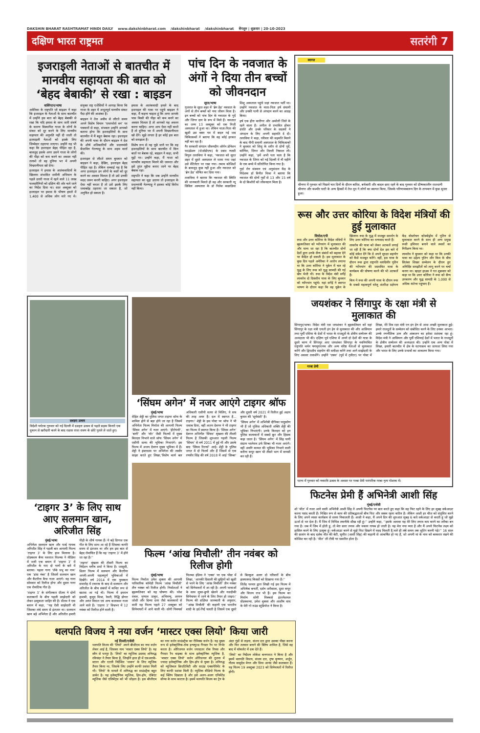DAKSHIN BHARAT RASHTRAMAT HINDI DAILY www.dakshinbharat.com /dakshinbharat /dakshinbharat बेंगलूरु | शुक्रवार | 20-10-2023
दक्षिण भारत राष्ट्रमत सतरंगी 7
इजराइली नेताओं से बातचीत में मानवीय सहायता की बात को ‘बेहद बेबाकी’ से रखा : बाइडन
वाशिंगटन/भाषा
अमेरिका के राष्ट्रपति जो बाइडन ने कहा कि इजराइल के नेताओं के साथ बातचीत में उन्होंने इस बात को बेहद बेबाकी से रखा कि यदि हमास के साथ जारी संघर्ष के कारण विस्थापित गाजा के लोगों के संकट को दूर करने के लिए मानवीय सहायता की अनुमति नहीं दी जाती तो इजराइली नेताओं को इसके लिए जिम्मेदार ठहराया जाएगा। उन्होंने यह भी कहा कि इजराइल बेहद पीड़ित रहा है, बावजूद इसके अगर उसने गाजा के लोगों की पीड़ा को कम करने का अवसर नहीं तलाशे तो वह दुनिया भर में अपनी विश्वसनीयता खो देगा।
इजराइल ने हमास के आतंकवादियों के खिलाफ संभावित जमीनी अभियान के पहले उत्तरी गाजा में रहने वाले 11 लाख फलस्तीनियों को दक्षिण की ओर चले जाने का निर्देश दिया था। सात अक्टूबर को इजराइल पर हमास के भीषण हमले में 1,400 से अधिक लोग मारे गए थे। संयुक्त राष्ट्र एजेंसियों ने आगाह किया कि गाजा के शहर में अभूतपूर्व मानवीय संकट पैदा होने की आशंका है।
बाइडन ने तेल अवीव से लौटते समय अपने विशेष विमान ‘एयरफोर्स वन’ पर पत्रकारों से कहा, संभवतः उन्होंने आपको बताया होगा कि इजराइलियों के साथ बातचीत में मैं बहुत बेबाक रहा। इजराइल की अपनी यात्रा के दौरान बाइडन ने देश के शीर्ष अधिकारियों और प्रधानमंत्री बेंजामिन नेतन्याहू के साथ अहम वार्ता की।
इजराइल से लौटते समय बुधवार को बाइडन ने कहा, देखिए, इजराइल बेहद पीड़ित रहा है। लेकिन सच्चाई यह है कि अगर इजराइल उन लोगों के कष्टों को दूर करने का अवसर मिलता है तो उसे उनकी मदद जरूर करनी चाहिए। अगर इजराइल ऐसा नहीं करता है तो उसे इसके लिए जवाबदेह ठहराया जा सकता है, जो अनुचित हो सकता है।
हमास के आतंकवादी हमले के बाद इजराइल की यात्रा पर पहुंचे बाइडन ने कहा, मैं कहना चाहता हूं कि अगर आपके पास किसी की पीड़ा को कम करने का अवसर मिलता है तो आपको यह अवश्य करना चाहिए। अगर आप ऐसा नहीं करते हैं तो दुनिया भर में अपनी विश्वसनीयता खो देंगे। मुझे लगता है हर कोई इस बात को समझता है।
विशेष रूप से यह पूछे जाने पर कि वह इजराइलियों के साथ बातचीत में किन बातों पर बेबाक रहे, बाइडन ने कहा, सभी मुद्दों पर। उन्होंने कहा, मैं गाजा को मानवीय सहायता मिलने की जरूरत और इसे तुरंत मुहैया कराए जाने पर बेहद बेबाक रहा।
राष्ट्रपति ने कहा कि जब उन्होंने मानवीय सहायता का मुद्दा उठाया तो इजराइल के प्रधानमंत्री नेतन्याहू ने इसका कोई विरोध नहीं किया।
पांच दिन के नवजात के अंगों ने दिया तीन बच्चों को जीवनदान
सूरत/भाषा
गुजरात के सूरत शहर में ‘ब्रेन डेड’ नवजात के अंगों से तीन बच्चों को नया जीवन मिला है। इन बच्चों को पांच दिन के नवजात के गुर्दे और जिगर दान के रूप में मिले हैं। नवजात का जन्म 13 अक्टूबर को एक निजी अस्पताल में हुआ था। लेकिन माता-पिता की खुशी उस वक्त गम में बदल गई जब चिकित्सकों ने बताया कि वह कोई हरकत नहीं कर रहा है।
गैर सरकारी संगठन जीवनदीप ऑर्गन डोनेशन फाउंडेशन (जेओडीएफ) के प्रबंध न्यासी विपुल तलाविया ने कहा, ‘नवजात को सूरत शहर में दूसरे अस्पताल ले जाया गया जहां उसे वेंटिलेटर पर रखा गया। तमाम कोशिशों के बावजूद कुछ नहीं हुआ और नवजात को ‘ब्रेन डेड’ घोषित कर दिया गया।
तलाविया ने बताया कि नवजात की स्थिति की जानकारी मिलते ही वह और सरकारी न्यू सिविल अस्पताल के डॉ निलेश कछाडिया शिशु अस्पताल पहुंचे जहां नवजात भर्ती था। उन्होंने नवजात के माता-पिता हर्ष संघानी और उनकी पत्नी से अंगदान करने का आग्रह किया।
हर्ष एक हीरा कारीगर और अमरेली जिले के रहने वाला है। अपील से प्रभावित होकर दंपति और उनके परिवार के सदस्यों ने अंगदान के लिए अपनी सहमति दे दी। तलाविया ने कहा, परिवार की सहमति मिलने के बाद पीपी सवानी अस्पताल के चिकित्सकों ने बुधवार को शिशु के शरीर से दोनों गुर्दे, कॉर्निया, जिगर और तिल्ली निकाल ली। उन्होंने कहा, ‘हमें अभी पता चला है कि नवजात के जिगर को नई दिल्ली में नौ महीने के एक बच्चे में प्रतिरोपित किया गया है।
गुर्दा रोग संस्थान एवं अनुसंधान केंद्र के निदेशक डॉ विनीत मिश्रा ने बताया कि नवजात की दोनों गुर्दों से 13 और 15 वर्ष के दो किशोरों को जीवनदान मिला है।
स्वागत
श्रीनगर में गुरुवार को पिछले चार दिनों के दौरान बारिश, बर्फबारी और बादल छाए रहने के बाद गुरुवार को ग्रीष्मकालीन राजधानी श्रीनगर और कश्मीर घाटी के अन्य हिस्सों में तेज धूप ने लोगों का स्वागत किया, जिसके परिणामस्वरूप दिन के तापमान में कुछ सुधार हुआ।
रूस और उत्तर कोरिया के विदेश मंत्रियों की हुई मुलाकात
सियोल/एपी
रूस और उत्तर कोरिया के विदेश मंत्रियों ने बृहस्पतिवार को प्योंगयांग में मुलाकात की और माना जा रहा है कि बातचीत दोनों देशों द्वारा उनके सैन्य संबंधों को बढ़ावा देने पर केंद्रित हो सकती है। इस मुलाकात के कुछ दिन पहले अमेरिका ने आरोप लगाया था कि उत्तर कोरिया ने यूक्रेन में चल रहे युद्ध के लिए रूस को युद्ध सामग्री की नई खेप भेजी थी। रूस के विदेश मंत्री सर्गेई लावरोव दो दिवसीय यात्रा के लिए बुधवार को प्योंगयांग पहुंचे। यहां सर्गेई ने स्वागत भाषण के दौरान कहा कि वह यूक्रेन के खिलाफ रूस के युद्ध में मजबूत समर्थन के लिए उत्तर कोरिया का धन्यवाद करते हैं।
लावरोव की यात्रा को लेकर अटकलें लगाई जा रही हैं कि क्या दोनों देश इस बारे में कोई संकेत देंगे कि वे अपने सुरक्षा सहयोग को कैसे मजबूत करेंगे। वहीं, इस यात्रा के दौरान रूस द्वारा राष्ट्रपति व्लादिमीर पुतिन की प्योंगयांग की प्रस्तावित यात्रा के कार्यक्रम की घोषणा करने की भी अटकलें हैं।
किम ने रूस की अपनी यात्रा के दौरान रूस के सबसे महत्वपूर्ण घरेलू अंतरिक्ष प्रक्षेपण केंद्र वोस्तोचन कोस्मोड्रोम में पुतिन से मुलाकात करने के साथ ही अन्य प्रमुख रूसी हथियार बनाने वाले स्थलों का निरीक्षण किया था।
लावरोव ने बुधवार को कहा था कि उनकी यात्रा का उद्देश्य पुतिन और किम के बीच सितंबर शिखर सम्मेलन के दौरान हुए अनिर्दिष्ट समझौतों को लागू करने पर चर्चा करना था। व्हाइट हाउस ने गत शुक्रवार को कहा था कि उत्तर कोरिया ने रूस को सैन्य उपकरण और युद्ध सामग्री के 1,000 से अधिक कंटेनर पहुंचाए हैं।
दशहरा उत्सव
विदेशी पर्यटक गुरुवार को नई दिल्ली में दशहरा उत्सव से पहले सड़क किनारे एक दुकान से खरीदारी करने के बाद राक्षस राजा रावण के छोटे पुतले ले जाते हुए।
‘टाइगर 3’ के लिए साथ आए सलमान खान, अरिजीत सिंह
मुंबई/भाषा
अभिनेता सलमान खान और पार्श्व गायक अरिजीत सिंह ने पहली बार आगामी फिल्म ‘टाइगर 3’ के लिए हाथ मिलाया है। प्रोडक्शन बैनर यशराज फिल्म्स ने मीडिया में जारी एक बयान में ‘टाइगर 3’ में अरिजीत के गाए दो गानों के बारे में बताया। पहला गाना ‘लेके प्रभु का नाम’ एक ‘डांस नंबर’ है जिसमें सलमान खान और कैटरीना कैफ नजर आएंगे। यह गाना सोमवार को रिलीज होगा और दूसरा गाना एक रोमांटिक गीत है।
‘टाइगर 3’ के संगीतकार प्रीतम ने दोनों कलाकारों के बीच पहली साझेदारी को लेकर उत्सुकता जाहिर की है। प्रीतम ने एक बयान में कहा, ‘‘यह ऐसी साझेदारी थी जिसका लंबे समय से इंतजार था। सलमान खान बड़े अभिनेता हैं और अरिजीत हमारी पीढ़ी के शीर्ष गायक हैं। ये बड़े दिग्गज एक गीत के लिए साथ आ रहे हैं जिसका काफी समय से इंतजार था और हम इस बात से बेहद रोमांचित हैं कि यह ‘टाइगर 3’ में होने जा रहा है।’’
‘टाइगर’ श्रृंखला की तीसरी फिल्म का निर्देशन मनीष शर्मा ने किया है। जासूसी, थ्रिलर फिल्म में सलमान और कैटरीना अपनी-अपनी महत्वपूर्ण भूमिकाओं में दिखेंगे। वर्ष 2014 में एक पुरस्कार समारोह में टकराव के बाद से सलमान और अरिजीत के बीच संबंधों में कथित रूप से खटास आ गई थी। फिल्म में इमरान हाशमी, कुमुद मिश्रा, रेवती, रिद्धि डोगरा और अनंत विधात एवं अन्य कलाकार नजर आने वाले हैं। ‘टाइगर 3’ विश्वभर में 12 नवंबर को रिलीज होने वाली है।
‘सिंघम अगेन’ में नजर आएंगे टाइगर श्रॉफ
मुंबई/भाषा
रोहित शेट्टी का पुलिस जगत टाइगर श्रॉफ के शामिल होने से बड़ा होने जा रहा है जिसमें अभिनेता फिल्म निर्माता की आगामी फिल्म ‘सिंघम अगेन’ में नजर आएंगे। ‘हीरोपंथी’, ‘बागी’ और ‘वॉर’ जैसी फिल्मों में मुख्य किरदार निभाने वाले श्रॉफ ‘सिंघम अगेन’ में एसीपी सत्या की भूमिका निभाएंगे। इस फिल्म में अजय देवगन मुख्य भूमिका में हैं। शेट्टी ने इंस्टाग्राम पर अभिनेता की तस्वीर साझा करते हुए लिखा,‘विशेष कार्य बल अधिकारी एसीपी सत्या से मिलिए, ये सच की तरह अमर हैं। दल में स्वागत है... टाइगर।’ शेट्टी के इस पोस्ट पर श्रॉफ ने भी जवाब दिया, वहीं अजय देवगन ने भी टाइगर का फिल्म में स्वागत किया है। ‘सिंघम अगेन’ देवगन अभिनीत ‘सिंघम’ श्रृंखला की तीसरी फिल्म है जिसकी शुरुआत पहली फिल्म ‘सिंघम’ से वर्ष 2011 में हुई थी और उसके बाद ‘सिंघम रिटर्न्स’ आई। शेट्टी के पुलिस जगत में दो फिल्में और हैं जिसमें से एक रणवीर सिंह की वर्ष 2018 में आई ‘सिम्बा’ और दूसरी वर्ष 2021 में रिलीज हुई अक्षय कुमार की ‘सूर्यवंशी’ है।
‘सिंघम अगेन’ में अभिनेत्री दीपिका पादुकोण भी हैं जो पुलिस अधिकारी शक्ति शेट्टी की भूमिका निभाएंगी। उनके किरदार को इन पुलिस कलाकारों में सबसे क्रूर और हिंसक कहा जाता है। ‘सिंघम अगेन’ में सिंह यानी संग्राम भालेराव उर्फ सिम्बा भी नजर आएंगे। वहीं अवनि कामत की भूमिका निभाने वाली करीना कपूर खान भी तीसरे भाग में वापसी कर रही हैं।
फिल्म ‘आंख मिचौली’ तीन नवंबर को रिलीज होगी
मुंबई/भाषा
फिल्म निर्माता उमेश शुक्ला की आगामी पारिवारिक कॉमेडी फिल्म ‘आंख मिचौली’ तीन नवंबर को रिलीज होगी। निर्माताओं ने बृहस्पतिवार को यह घोषणा की। परेश रावल, मृणाल ठाकुर, अभिमन्यु, शरमन जोशी और दिव्या दत्ता जैसे कलाकारों से सजी यह फिल्म पहले 27 अक्टूबर को सिनेमाघरों में आने वाली थी। सोनी पिक्चर्स फिल्म्स इंडिया ने ‘एक्स’ पर एक पोस्ट में लिखा, ‘आपकी दिवाली की छुट्टियों को खुशी से भरने के लिए ‘आंख मिचौली’ तीन नवंबर को सिनेमाघरों में आ रही है। अपनी भावाओं के साथ लुका-छुपी खेलने और नजदीकी सिनेमाघर में जाने के लिए तैयार हो जाइए।’ फिल्म की संक्षिप्त जानकारी के अनुसार, ‘‘आंख मिचौली’ की कहानी एक भारतीय शादी के इर्द-गिर्द चलती है जिसमें एक दूसरे से बिल्कुल अलग दो परिवारों के बीच हास्यास्पद किस्सों को दिखाया गया है।’’
जितेंद्र परमार द्वारा लिखी गई इस फिल्म में अभिषेक बनर्जी, दर्शन जरीवाला, ग्रुशा कपूर और विजय राज भी हैं। इस फिल्म का निर्माण सोनी पिक्चर्स इंटरनेशनल प्रोडक्शन्स, उमेश शुक्ला और आशीष वाघ के मेरी गो राउंड स्टूडियोज ने किया है।
जयशंकर ने सिंगापुर के रक्षा मंत्री से मुलाकात की
सिंगापुर/भाषा। विदेश मंत्री एस जयशंकर ने बृहस्पतिवार को यहां सिंगापुर के रक्षा मंत्री एनजी इंग हेन से मुलाकात की और आसियान तथा पूर्वी एशिया के देशों में भारत के राजदूतों के क्षेत्रीय सम्मेलन की अध्यक्षता भी की। दक्षिण पूर्व एशिया में अपने दो देशों की यात्रा के दूसरे चरण में सिंगापुर आए जयशंकर सिंगापुर के नवनियंचित राष्ट्रपति थर्मन षणमुगरत्नम और अन्य वरिष्ठ नेताओं से मुलाकात करेंगे और द्विपक्षीय सहयोग की समीक्षा करेंगे तथा आगे साझेदारी के लिए अवसर तलाशेंगे। उन्होंने ‘एक्स’ (पूर्व में ट्वीटर) पर पोस्ट में लिखा, मेरे मित्र रक्षा मंत्री एन इंग हेन से आज अच्छी मुलाकात हुई। हमारे राजदूतों के सम्मेलन को संबोधित करने के लिए उनका आभार। उनके रणनीतिक ज्ञान और आकलन का हमेशा प्रशंसक रहा हूं। विदेश मंत्री ने आसियान और पूर्वी एशियाई देशों में भारत के राजदूतों के क्षेत्रीय सम्मेलन की अध्यक्षता की। उन्होंने एक अन्य पोस्ट में लिखा, हमारी बातचीत में क्षेत्र के घटनाक्रम का जायजा लिया गया और भारत के लिए उनके प्रभावों का आकलन किया गया।
गरबा प्रेमी
पटना में गुरुवार को नवरात्रि उत्सव के अवसर पर गरबा प्रेमी पारंपरिक गरबा नृत्य पोशाक में।
फिटनेस प्रेमी हैं अभिनेत्री आशी सिंह
मुंबई/एजेंसी
शो ‘मीत’ में नजर आने वाली अभिनेत्री आशी सिंह ने अपनी फिटनेस पर बात करते हुए कहा कि वह फिट रहने के लिए हर सुबह वर्कआउट करना पसंद करती हैं। निश्चित रूप से काम की प्रतिबद्धताओं बीच फिट और स्वस्थ रहना कठिन है। लेकिन आशी हर चीज को संतुलित करने के लिए अपने व्यस्त कार्यक्रम से समय निकालती हैं। आशी ने कहा, मैं अपने दिन की शुरुआत सुबह 6 बजे वर्कआउट से करती हूं जो मुझे ऊर्जा से भर देता है। मैं जिम में विभिन्न तकनीकें सीख रही हूं।’’ उन्होंने कहा, ‘‘इसके अलावा यह मेरे लिए तनाव कम करने का तरीका बन गया है। जब मैं जिम में होती हूं, तो मेरा सारा तनाव और थकान गायब हो जाती है। यह मेरा नया प्यार है और मैं अपने फिटनेस लक्ष्य को हासिल करने के लिए उत्सुक हूं। वर्कआउट करने से मुझे फिट दिखने में मदद मिलती है,भले ही लंबे समय तक शूटिंग करनी पड़े।’’ 16 साल की छलांग के बाद दर्शक मीत की बेटी, सुमीत (आशी सिंह) की कहानी से आकर्षित हो गए हैं, जो अपनी मां के नाम को बरकरार रखने की कोशिश कर रही है। ‘मीत’ जी टीवी पर प्रसारित होता है।
थलपति विजय ने नया वर्जन ‘मास्टर एक्स लियो’ किया जारी
नई दिल्ली/एजेंसी
थलपति विजय की ‘लियो’ अपने बीजीएम का नया वर्जन लेकर आई है, जिसका नाम ‘मास्टर एक्स लियो’ है। यह स्वैग से भरपूर है। ‘लियो’ का म्यूजिक उस्ताद अनिरुद्ध रविचंदर ने तैयार किया है, जिन्होंने हाल ही में एसआरके-स्टारर और एटली निर्देशित ‘जवान’ के लिए म्यूजिक तैयार किया था, जिसके लिए उन्होंने काफी प्रशंसा मिली थी। ‘लियो’ के मामले में अनिरुद्ध का साउंडट्रैक बहुत डार्कर है। यह इलेक्ट्रॉनिक म्यूजिक, हिप-हॉप, एंबिएंट म्यूजिक जैसे एलिमेंट्स को भी जोड़ता है। इस बीजीएम का नया वर्जन साउंडट्रैक का रीमिक्स वर्जन है। यह मुख्य रूप से इलेक्ट्रॉनिक-रॉक इन्फ्यूज्ड गैंगस्टा रैप पर निर्भर करता है। ओरिजनल वर्जन ज्यादातर रॉक रिफ्स और गैंगस्टा रैप वाइब्स के साथ इलेक्ट्रॉनिक म्यूजिक है, ‘मास्टर एक्स लियो’ वर्जन ओरिजनल की तुलना में ज्यादा इलेक्ट्रॉनिक और हिप-हॉप से युक्त है। अनिरुद्ध को म्यूजिकल क्रिएटिविटी और साउंड एक्सपेरिमेंट के लिए काफी प्रशंसा मिली है। म्यूजिक वीडियो फिल्म के कई क्लिप दिखाता है और इसे अलग-अलग एनिमेटेड सीन्स के साथ काटता है। इसमें थलपति विजय का ट्रेन के अंदर गुंडों से लड़ना, संजय दत्त द्वारा उसका पीछा करना और फिर तलवार बनाने की क्लिप शामिल है, जिसे वह बाद में चॉकलेट में ढक देते हैं।
‘लियो’ का निर्देशन लोकेश कनगराज ने किया है और इसमें थलपति विजय, संजय दत्त, तृषा कृष्णन, अर्जुन, गौतम वासुदेव मेनन और प्रिया आनंद जैसे कलाकार हैं। यह फिल्म 19 अक्टूबर 2023 को सिनेमाघरों में रिलीज होगी।